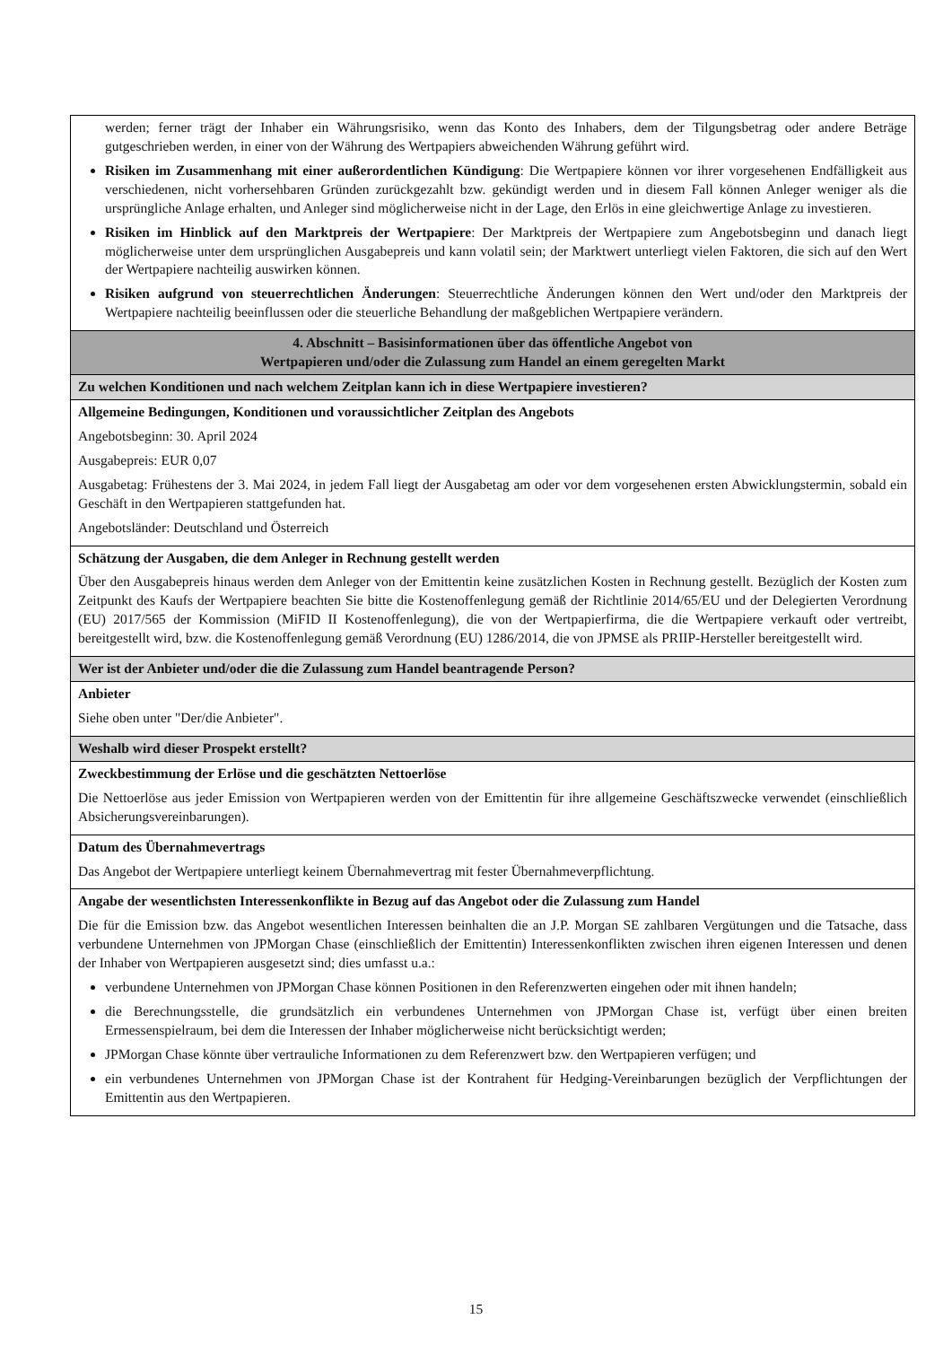| werden; ferner trägt der Inhaber ein Währungsrisiko, wenn das Konto des Inhabers, dem der Tilgungsbetrag oder andere Beträge gutgeschrieben werden, in einer von der Währung des Wertpapiers abweichenden Währung geführt wird. Risiken im Zusammenhang mit einer außerordentlichen Kündigung : Die Wertpapiere können vor ihrer vorgesehenen Endfälligkeit aus verschiedenen, nicht vorhersehbaren Gründen zurückgezahlt bzw. gekündigt werden und in diesem Fall können Anleger weniger als die ursprüngliche Anlage erhalten, und Anleger sind möglicherweise nicht in der Lage, den Erlös in eine gleichwertige Anlage zu investieren. Risiken im Hinblick auf den Marktpreis der Wertpapiere : Der Marktpreis der Wertpapiere zum Angebotsbeginn und danach liegt möglicherweise unter dem ursprünglichen Ausgabepreis und kann volatil sein; der Marktwert unterliegt vielen Faktoren, die sich auf den Wert der Wertpapiere nachteilig auswirken können. Risiken aufgrund von steuerrechtlichen Änderungen : Steuerrechtliche Änderungen können den Wert und/oder den Marktpreis der Wertpapiere nachteilig beeinflussen oder die steuerliche Behandlung der maßgeblichen Wertpapiere verändern. |
| 4. Abschnitt – Basisinformationen über das öffentliche Angebot von Wertpapieren und/oder die Zulassung zum Handel an einem geregelten Markt |
| Zu welchen Konditionen und nach welchem Zeitplan kann ich in diese Wertpapiere investieren? |
| Allgemeine Bedingungen, Konditionen und voraussichtlicher Zeitplan des Angebots Angebotsbeginn: 30. April 2024 Ausgabepreis: EUR 0,07 Ausgabetag: Frühestens der 3. Mai 2024, in jedem Fall liegt der Ausgabetag am oder vor dem vorgesehenen ersten Abwicklungstermin, sobald ein Geschäft in den Wertpapieren stattgefunden hat. Angebotsländer: Deutschland und Österreich |
| Schätzung der Ausgaben, die dem Anleger in Rechnung gestellt werden Über den Ausgabepreis hinaus werden dem Anleger von der Emittentin keine zusätzlichen Kosten in Rechnung gestellt. Bezüglich der Kosten zum Zeitpunkt des Kaufs der Wertpapiere beachten Sie bitte die Kostenoffenlegung gemäß der Richtlinie 2014/65/EU und der Delegierten Verordnung (EU) 2017/565 der Kommission (MiFID II Kostenoffenlegung), die von der Wertpapierfirma, die die Wertpapiere verkauft oder vertreibt, bereitgestellt wird, bzw. die Kostenoffenlegung gemäß Verordnung (EU) 1286/2014, die von JPMSE als PRIIP-Hersteller bereitgestellt wird. |
| Wer ist der Anbieter und/oder die die Zulassung zum Handel beantragende Person? |
| Anbieter Siehe oben unter "Der/die Anbieter". |
| Weshalb wird dieser Prospekt erstellt? |
| Zweckbestimmung der Erlöse und die geschätzten Nettoerlöse Die Nettoerlöse aus jeder Emission von Wertpapieren werden von der Emittentin für ihre allgemeine Geschäftszwecke verwendet (einschließlich Absicherungsvereinbarungen). |
| Datum des Übernahmevertrags Das Angebot der Wertpapiere unterliegt keinem Übernahmevertrag mit fester Übernahmeverpflichtung. |
| Angabe der wesentlichsten Interessenkonflikte in Bezug auf das Angebot oder die Zulassung zum Handel Die für die Emission bzw. das Angebot wesentlichen Interessen beinhalten die an J.P. Morgan SE zahlbaren Vergütungen und die Tatsache, dass verbundene Unternehmen von JPMorgan Chase (einschließlich der Emittentin) Interessenkonflikten zwischen ihren eigenen Interessen und denen der Inhaber von Wertpapieren ausgesetzt sind; dies umfasst u.a.: verbundene Unternehmen von JPMorgan Chase können Positionen in den Referenzwerten eingehen oder mit ihnen handeln; die Berechnungsstelle, die grundsätzlich ein verbundenes Unternehmen von JPMorgan Chase ist, verfügt über einen breiten Ermessenspielraum, bei dem die Interessen der Inhaber möglicherweise nicht berücksichtigt werden; JPMorgan Chase könnte über vertrauliche Informationen zu dem Referenzwert bzw. den Wertpapieren verfügen; und ein verbundenes Unternehmen von JPMorgan Chase ist der Kontrahent für Hedging-Vereinbarungen bezüglich der Verpflichtungen der Emittentin aus den Wertpapieren. |
15